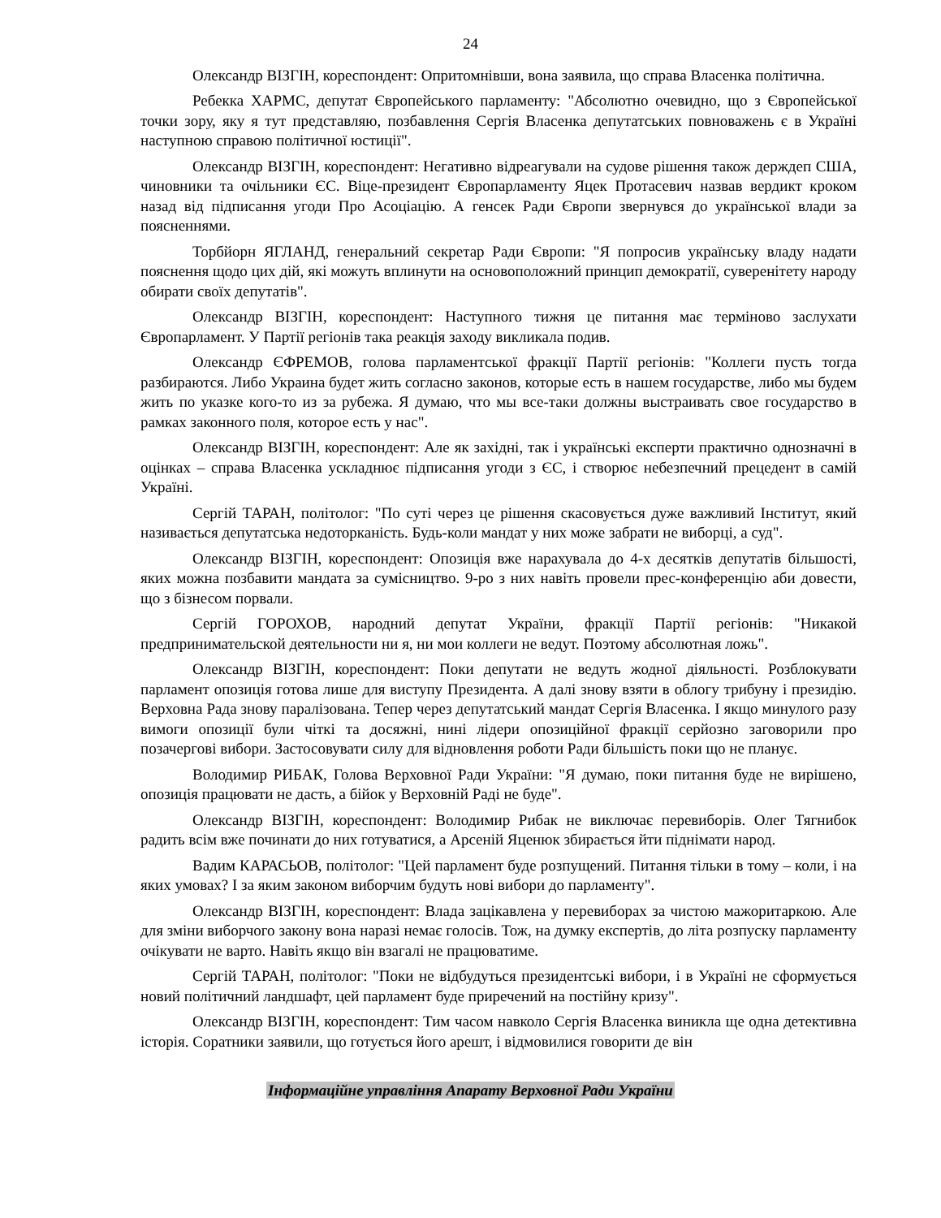24
Олександр ВІЗГІН, кореспондент: Опритомнівши, вона заявила, що справа Власенка політична.
Ребекка ХАРМС, депутат Європейського парламенту: "Абсолютно очевидно, що з Європейської точки зору, яку я тут представляю, позбавлення Сергія Власенка депутатських повноважень є в Україні наступною справою політичної юстиції".
Олександр ВІЗГІН, кореспондент: Негативно відреагували на судове рішення також держдеп США, чиновники та очільники ЄС. Віце-президент Європарламенту Яцек Протасевич назвав вердикт кроком назад від підписання угоди Про Асоціацію. А генсек Ради Європи звернувся до української влади за поясненнями.
Торбйорн ЯГЛАНД, генеральний секретар Ради Європи: "Я попросив українську владу надати пояснення щодо цих дій, які можуть вплинути на основоположний принцип демократії, суверенітету народу обирати своїх депутатів".
Олександр ВІЗГІН, кореспондент: Наступного тижня це питання має терміново заслухати Європарламент. У Партії регіонів така реакція заходу викликала подив.
Олександр ЄФРЕМОВ, голова парламентської фракції Партії регіонів: "Коллеги пусть тогда разбираются. Либо Украина будет жить согласно законов, которые есть в нашем государстве, либо мы будем жить по указке кого-то из за рубежа. Я думаю, что мы все-таки должны выстраивать свое государство в рамках законного поля, которое есть у нас".
Олександр ВІЗГІН, кореспондент: Але як західні, так і українські експерти практично однозначні в оцінках – справа Власенка ускладнює підписання угоди з ЄС, і створює небезпечний прецедент в самій Україні.
Сергій ТАРАН, політолог: "По суті через це рішення скасовується дуже важливий Інститут, який називається депутатська недоторканість. Будь-коли мандат у них може забрати не виборці, а суд".
Олександр ВІЗГІН, кореспондент: Опозиція вже нарахувала до 4-х десятків депутатів більшості, яких можна позбавити мандата за сумісництво. 9-ро з них навіть провели прес-конференцію аби довести, що з бізнесом порвали.
Сергій ГОРОХОВ, народний депутат України, фракції Партії регіонів: "Никакой предпринимательской деятельности ни я, ни мои коллеги не ведут. Поэтому абсолютная ложь".
Олександр ВІЗГІН, кореспондент: Поки депутати не ведуть жодної діяльності. Розблокувати парламент опозиція готова лише для виступу Президента. А далі знову взяти в облогу трибуну і президію. Верховна Рада знову паралізована. Тепер через депутатський мандат Сергія Власенка. І якщо минулого разу вимоги опозиції були чіткі та досяжні, нині лідери опозиційної фракції серйозно заговорили про позачергові вибори. Застосовувати силу для відновлення роботи Ради більшість поки що не планує.
Володимир РИБАК, Голова Верховної Ради України: "Я думаю, поки питання буде не вирішено, опозиція працювати не дасть, а бійок у Верховній Раді не буде".
Олександр ВІЗГІН, кореспондент: Володимир Рибак не виключає перевиборів. Олег Тягнибок радить всім вже починати до них готуватися, а Арсеній Яценюк збирається йти піднімати народ.
Вадим КАРАСЬОВ, політолог: "Цей парламент буде розпущений. Питання тільки в тому – коли, і на яких умовах? І за яким законом виборчим будуть нові вибори до парламенту".
Олександр ВІЗГІН, кореспондент: Влада зацікавлена у перевиборах за чистою мажоритаркою. Але для зміни виборчого закону вона наразі немає голосів. Тож, на думку експертів, до літа розпуску парламенту очікувати не варто. Навіть якщо він взагалі не працюватиме.
Сергій ТАРАН, політолог: "Поки не відбудуться президентські вибори, і в Україні не сформується новий політичний ландшафт, цей парламент буде приречений на постійну кризу".
Олександр ВІЗГІН, кореспондент: Тим часом навколо Сергія Власенка виникла ще одна детективна історія. Соратники заявили, що готується його арешт, і відмовилися говорити де він
Інформаційне управління Апарату Верховної Ради України